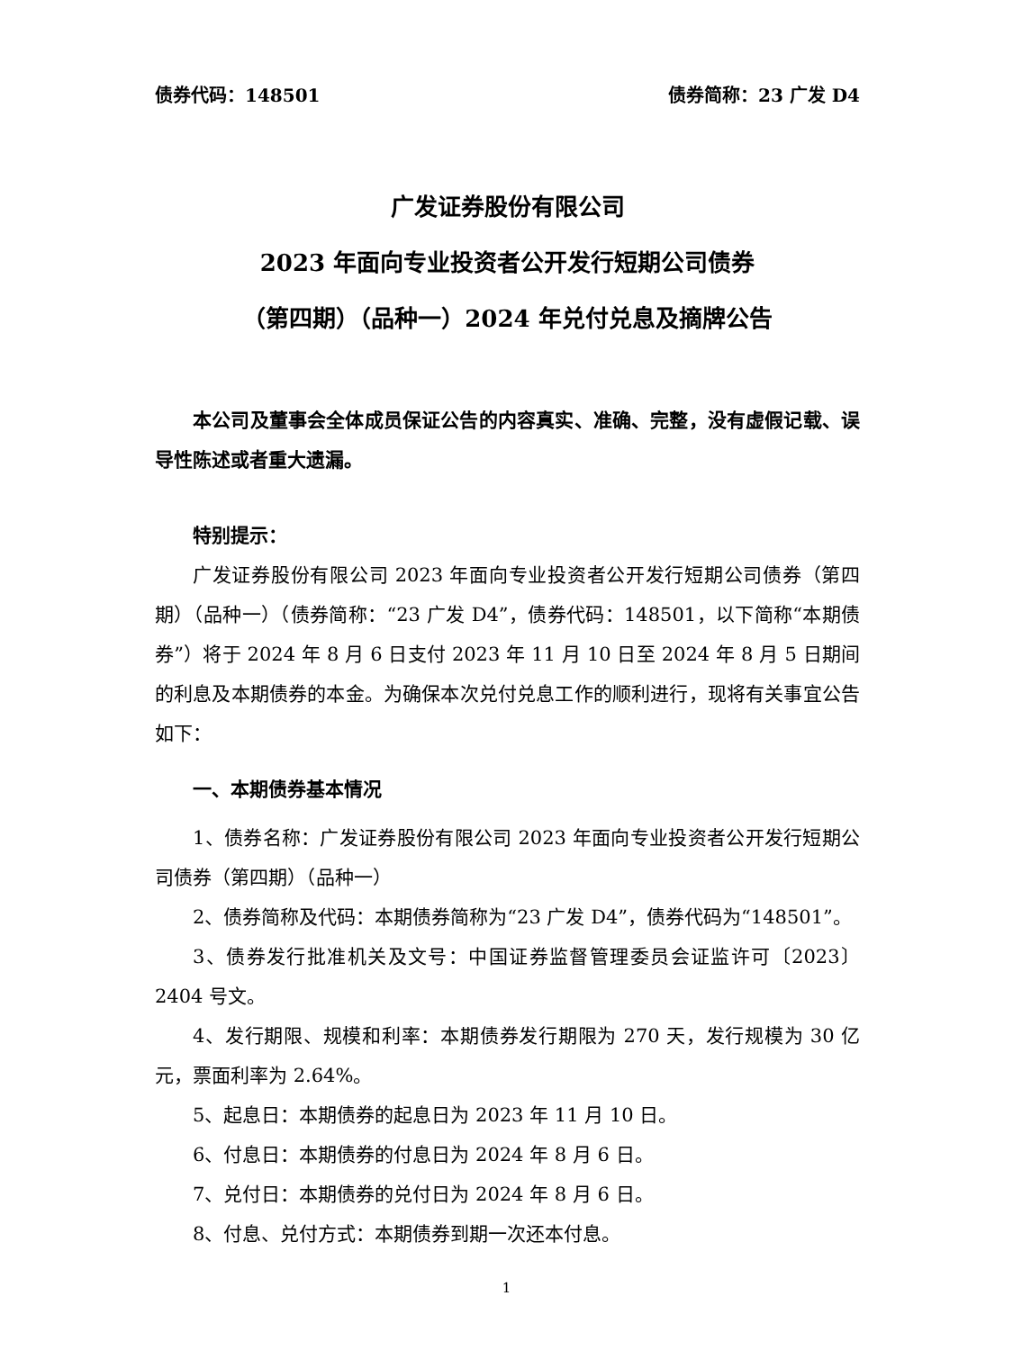债券代码：148501 债券简称：23 广发 D4
广发证券股份有限公司
2023 年面向专业投资者公开发行短期公司债券
（第四期）（品种一）2024 年兑付兑息及摘牌公告
本公司及董事会全体成员保证公告的内容真实、准确、完整，没有虚假记载、误导性陈述或者重大遗漏。
特别提示：
广发证券股份有限公司 2023 年面向专业投资者公开发行短期公司债券（第四期）（品种一）（债券简称：“23 广发 D4”，债券代码：148501，以下简称“本期债券”）将于 2024 年 8 月 6 日支付 2023 年 11 月 10 日至 2024 年 8 月 5 日期间的利息及本期债券的本金。为确保本次兑付兑息工作的顺利进行，现将有关事宜公告如下：
一、本期债券基本情况
1、债券名称：广发证券股份有限公司 2023 年面向专业投资者公开发行短期公司债券（第四期）（品种一）
2、债券简称及代码：本期债券简称为“23 广发 D4”，债券代码为“148501”。
3、债券发行批准机关及文号：中国证券监督管理委员会证监许可〔2023〕2404 号文。
4、发行期限、规模和利率：本期债券发行期限为 270 天，发行规模为 30 亿元，票面利率为 2.64%。
5、起息日：本期债券的起息日为 2023 年 11 月 10 日。
6、付息日：本期债券的付息日为 2024 年 8 月 6 日。
7、兑付日：本期债券的兑付日为 2024 年 8 月 6 日。
8、付息、兑付方式：本期债券到期一次还本付息。
1